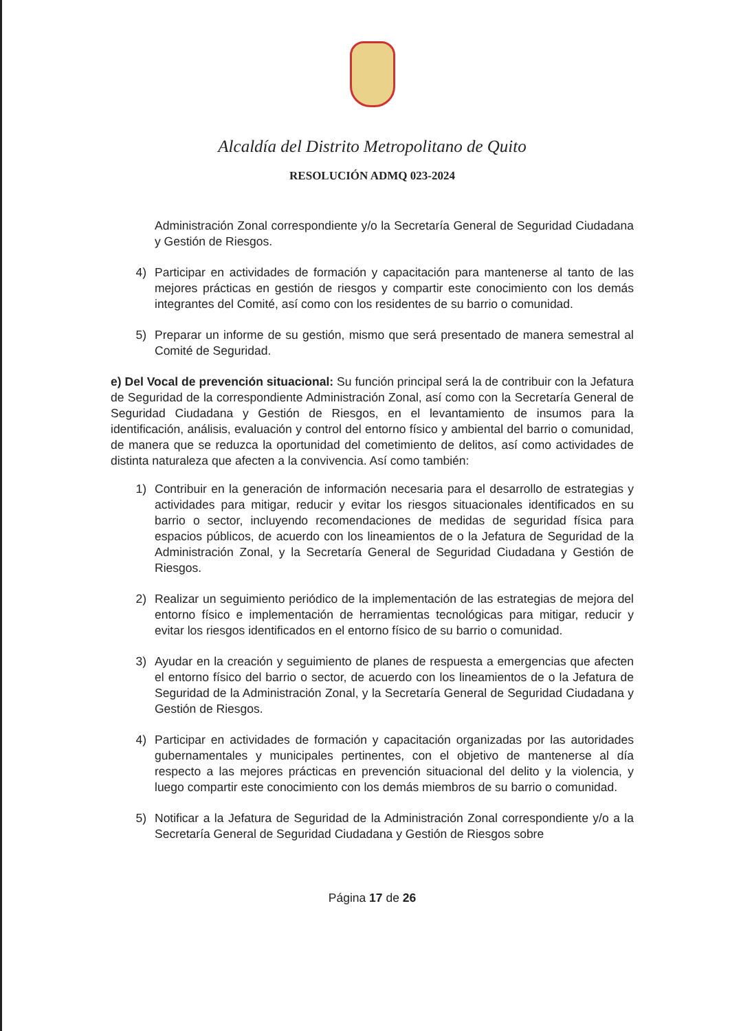Alcaldía del Distrito Metropolitano de Quito
RESOLUCIÓN ADMQ 023-2024
Administración Zonal correspondiente y/o la Secretaría General de Seguridad Ciudadana y Gestión de Riesgos.
4) Participar en actividades de formación y capacitación para mantenerse al tanto de las mejores prácticas en gestión de riesgos y compartir este conocimiento con los demás integrantes del Comité, así como con los residentes de su barrio o comunidad.
5) Preparar un informe de su gestión, mismo que será presentado de manera semestral al Comité de Seguridad.
e) Del Vocal de prevención situacional: Su función principal será la de contribuir con la Jefatura de Seguridad de la correspondiente Administración Zonal, así como con la Secretaría General de Seguridad Ciudadana y Gestión de Riesgos, en el levantamiento de insumos para la identificación, análisis, evaluación y control del entorno físico y ambiental del barrio o comunidad, de manera que se reduzca la oportunidad del cometimiento de delitos, así como actividades de distinta naturaleza que afecten a la convivencia. Así como también:
1) Contribuir en la generación de información necesaria para el desarrollo de estrategias y actividades para mitigar, reducir y evitar los riesgos situacionales identificados en su barrio o sector, incluyendo recomendaciones de medidas de seguridad física para espacios públicos, de acuerdo con los lineamientos de o la Jefatura de Seguridad de la Administración Zonal, y la Secretaría General de Seguridad Ciudadana y Gestión de Riesgos.
2) Realizar un seguimiento periódico de la implementación de las estrategias de mejora del entorno físico e implementación de herramientas tecnológicas para mitigar, reducir y evitar los riesgos identificados en el entorno físico de su barrio o comunidad.
3) Ayudar en la creación y seguimiento de planes de respuesta a emergencias que afecten el entorno físico del barrio o sector, de acuerdo con los lineamientos de o la Jefatura de Seguridad de la Administración Zonal, y la Secretaría General de Seguridad Ciudadana y Gestión de Riesgos.
4) Participar en actividades de formación y capacitación organizadas por las autoridades gubernamentales y municipales pertinentes, con el objetivo de mantenerse al día respecto a las mejores prácticas en prevención situacional del delito y la violencia, y luego compartir este conocimiento con los demás miembros de su barrio o comunidad.
5) Notificar a la Jefatura de Seguridad de la Administración Zonal correspondiente y/o a la Secretaría General de Seguridad Ciudadana y Gestión de Riesgos sobre
Página 17 de 26